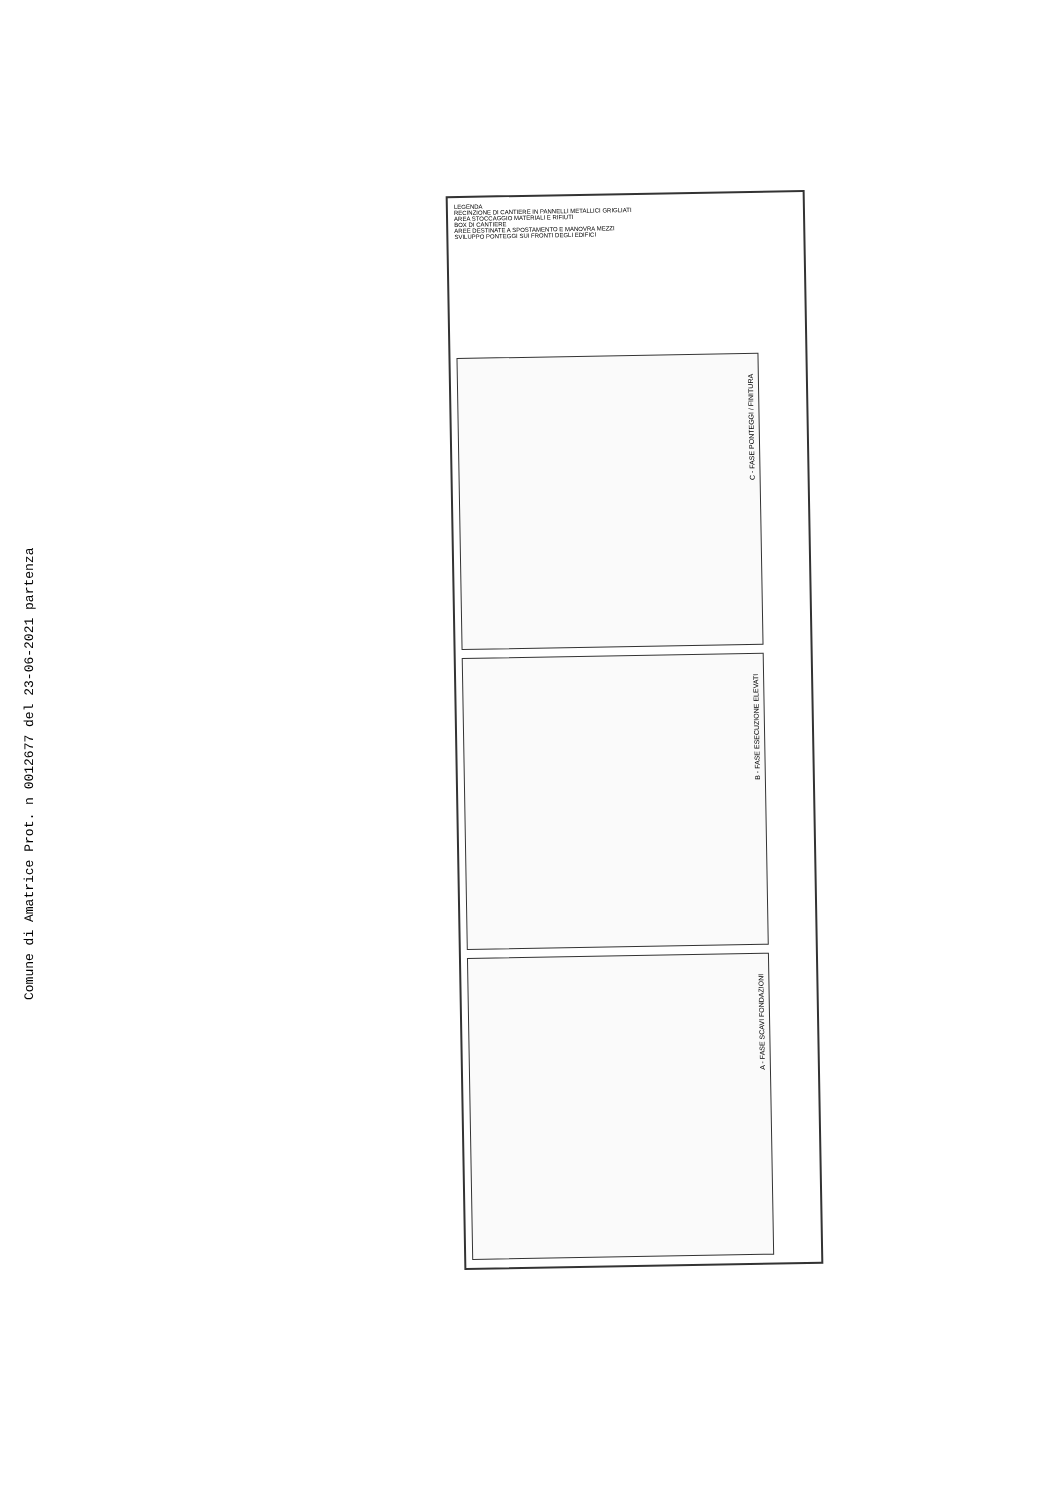Comune di Amatrice Prot. n 0012677 del 23-06-2021 partenza
LEGENDA
RECINZIONE DI CANTIERE IN PANNELLI METALLICI GRIGLIATI
AREA STOCCAGGIO MATERIALI E RIFIUTI
BOX DI CANTIERE
AREE DESTINATE A SPOSTAMENTO E MANOVRA MEZZI
SVILUPPO PONTEGGI SUI FRONTI DEGLI EDIFICI
C - FASE PONTEGGI / FINITURA
B - FASE ESECUZIONE ELEVATI
A - FASE SCAVI FONDAZIONI